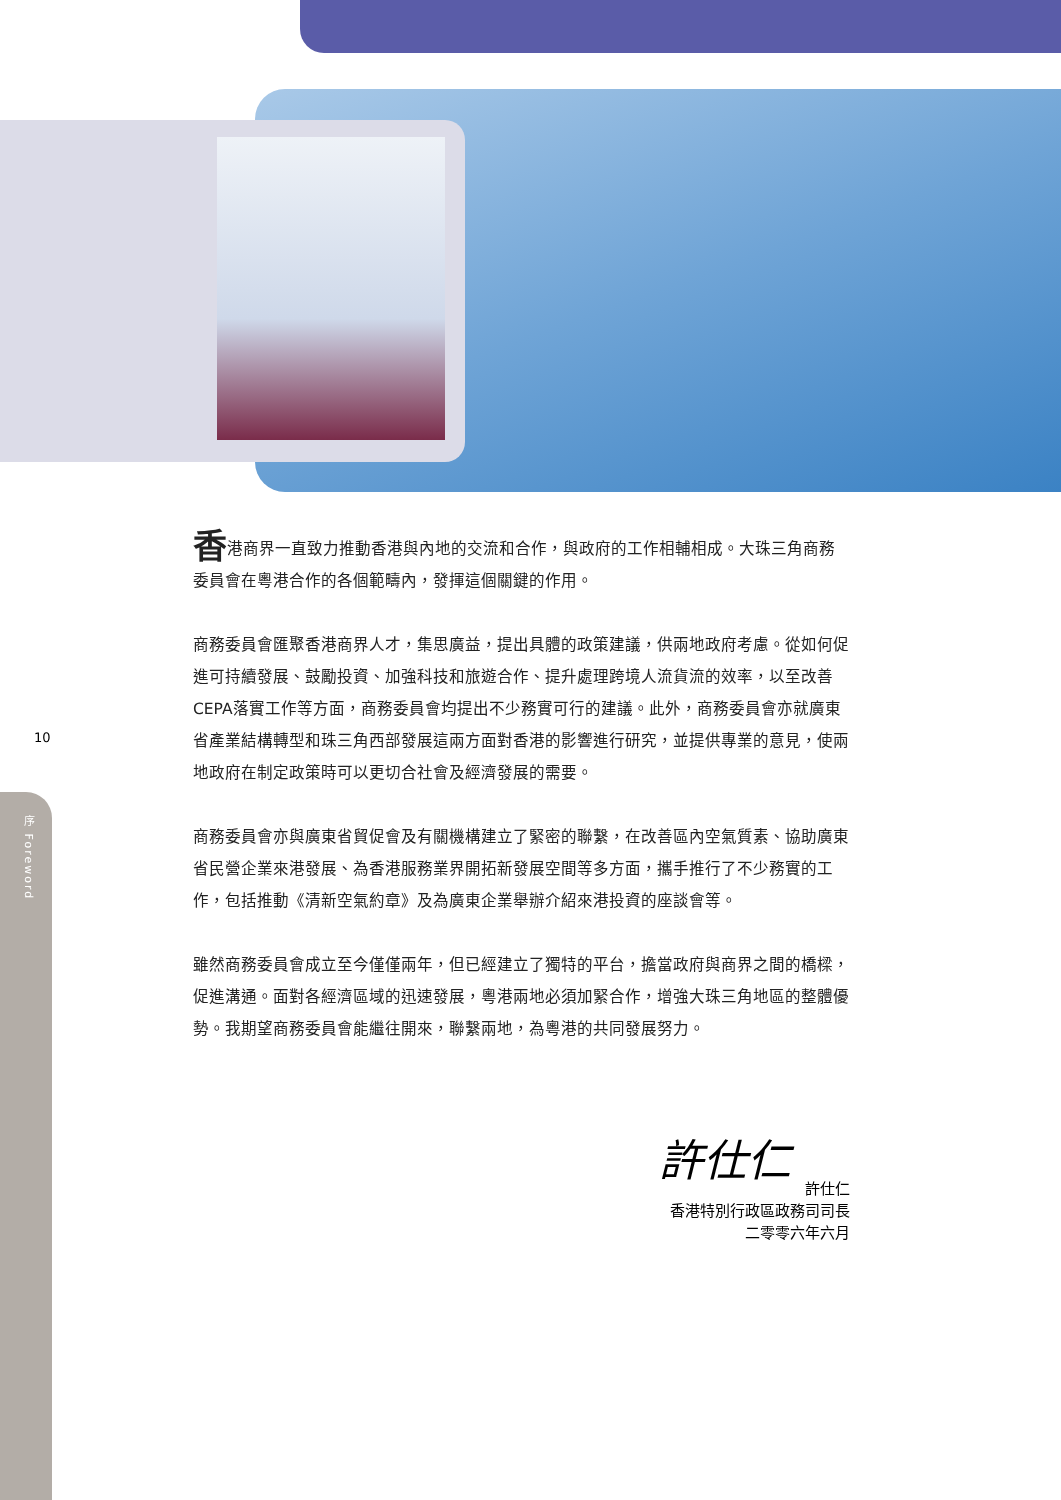10
序 Foreword
香港商界一直致力推動香港與內地的交流和合作，與政府的工作相輔相成。大珠三角商務委員會在粵港合作的各個範疇內，發揮這個關鍵的作用。
商務委員會匯聚香港商界人才，集思廣益，提出具體的政策建議，供兩地政府考慮。從如何促進可持續發展、鼓勵投資、加強科技和旅遊合作、提升處理跨境人流貨流的效率，以至改善CEPA落實工作等方面，商務委員會均提出不少務實可行的建議。此外，商務委員會亦就廣東省產業結構轉型和珠三角西部發展這兩方面對香港的影響進行研究，並提供專業的意見，使兩地政府在制定政策時可以更切合社會及經濟發展的需要。
商務委員會亦與廣東省貿促會及有關機構建立了緊密的聯繫，在改善區內空氣質素、協助廣東省民營企業來港發展、為香港服務業界開拓新發展空間等多方面，攜手推行了不少務實的工作，包括推動《清新空氣約章》及為廣東企業舉辦介紹來港投資的座談會等。
雖然商務委員會成立至今僅僅兩年，但已經建立了獨特的平台，擔當政府與商界之間的橋樑，促進溝通。面對各經濟區域的迅速發展，粵港兩地必須加緊合作，增強大珠三角地區的整體優勢。我期望商務委員會能繼往開來，聯繫兩地，為粵港的共同發展努力。
許仕仁
許仕仁
香港特別行政區政務司司長
二零零六年六月